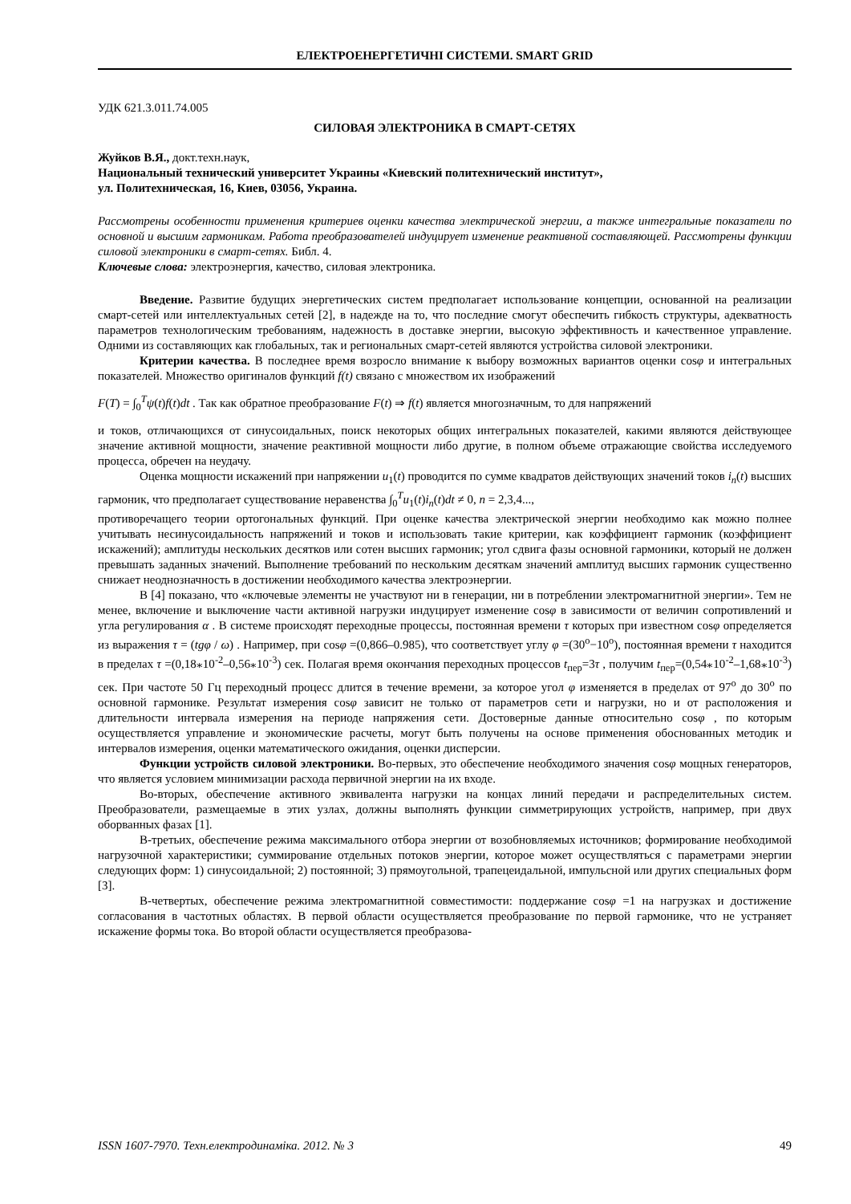ЕЛЕКТРОЕНЕРГЕТИЧНІ СИСТЕМИ. SMART GRID
УДК 621.3.011.74.005
СИЛОВАЯ ЭЛЕКТРОНИКА В СМАРТ-СЕТЯХ
Жуйков В.Я., докт.техн.наук,
Национальный технический университет Украины «Киевский политехнический институт»,
ул. Политехническая, 16, Киев, 03056, Украина.
Рассмотрены особенности применения критериев оценки качества электрической энергии, а также интегральные показатели по основной и высшим гармоникам. Работа преобразователей индуцирует изменение реактивной составляющей. Рассмотрены функции силовой электроники в смарт-сетях. Библ. 4.
Ключевые слова: электроэнергия, качество, силовая электроника.
Введение. Развитие будущих энергетических систем предполагает использование концепции, основанной на реализации смарт-сетей или интеллектуальных сетей [2], в надежде на то, что последние смогут обеспечить гибкость структуры, адекватность параметров технологическим требованиям, надежность в доставке энергии, высокую эффективность и качественное управление. Одними из составляющих как глобальных, так и региональных смарт-сетей являются устройства силовой электроники.
Критерии качества. В последнее время возросло внимание к выбору возможных вариантов оценки cosφ и интегральных показателей. Множество оригиналов функций f(t) связано с множеством их изображений
F(T) = ∫<sub>0</sub><sup>T</sup>ψ(t)f(t)dt . Так как обратное преобразование F(t) ⇒ f(t) является многозначным, то для напряжений
и токов, отличающихся от синусоидальных, поиск некоторых общих интегральных показателей, какими являются действующее значение активной мощности, значение реактивной мощности либо другие, в полном объеме отражающие свойства исследуемого процесса, обречен на неудачу.
Оценка мощности искажений при напряжении u<sub>1</sub>(t) проводится по сумме квадратов действующих значений токов i<sub>n</sub>(t) высших гармоник, что предполагает существование неравенства ∫<sub>0</sub><sup>T</sup>u<sub>1</sub>(t)i<sub>n</sub>(t)dt ≠ 0, n = 2,3,4...,
противоречащего теории ортогональных функций. При оценке качества электрической энергии необходимо как можно полнее учитывать несинусоидальность напряжений и токов и использовать такие критерии, как коэффициент гармоник (коэффициент искажений); амплитуды нескольких десятков или сотен высших гармоник; угол сдвига фазы основной гармоники, который не должен превышать заданных значений. Выполнение требований по нескольким десяткам значений амплитуд высших гармоник существенно снижает неоднозначность в достижении необходимого качества электроэнергии.
В [4] показано, что «ключевые элементы не участвуют ни в генерации, ни в потреблении электромагнитной энергии». Тем не менее, включение и выключение части активной нагрузки индуцирует изменение cosφ в зависимости от величин сопротивлений и угла регулирования α . В системе происходят переходные процессы, постоянная времени τ которых при известном cosφ определяется из выражения τ = (tgφ / ω) . Например, при cosφ =(0,866–0.985), что соответствует углу φ =(30<sup>o</sup>−10<sup>o</sup>), постоянная времени τ находится в пределах τ =(0,18⁎10<sup>-2</sup>–0,56⁎10<sup>-3</sup>) сек. Полагая время окончания переходных процессов t<sub>пер</sub>=3τ , получим t<sub>пер</sub>=(0,54⁎10<sup>-2</sup>–1,68⁎10<sup>-3</sup>) сек. При частоте 50 Гц переходный процесс длится в течение времени, за которое угол φ изменяется в пределах от 97<sup>o</sup> до 30<sup>o</sup> по основной гармонике. Результат измерения cosφ зависит не только от параметров сети и нагрузки, но и от расположения и длительности интервала измерения на периоде напряжения сети. Достоверные данные относительно cosφ , по которым осуществляется управление и экономические расчеты, могут быть получены на основе применения обоснованных методик и интервалов измерения, оценки математического ожидания, оценки дисперсии.
Функции устройств силовой электроники. Во-первых, это обеспечение необходимого значения cosφ мощных генераторов, что является условием минимизации расхода первичной энергии на их входе.
Во-вторых, обеспечение активного эквивалента нагрузки на концах линий передачи и распределительных систем. Преобразователи, размещаемые в этих узлах, должны выполнять функции симметрирующих устройств, например, при двух оборванных фазах [1].
В-третьих, обеспечение режима максимального отбора энергии от возобновляемых источников; формирование необходимой нагрузочной характеристики; суммирование отдельных потоков энергии, которое может осуществляться с параметрами энергии следующих форм: 1) синусоидальной; 2) постоянной; 3) прямоугольной, трапецеидальной, импульсной или других специальных форм [3].
В-четвертых, обеспечение режима электромагнитной совместимости: поддержание cosφ =1 на нагрузках и достижение согласования в частотных областях. В первой области осуществляется преобразование по первой гармонике, что не устраняет искажение формы тока. Во второй области осуществляется преобразова-
ISSN 1607-7970. Техн.електродинаміка. 2012. № 3 49